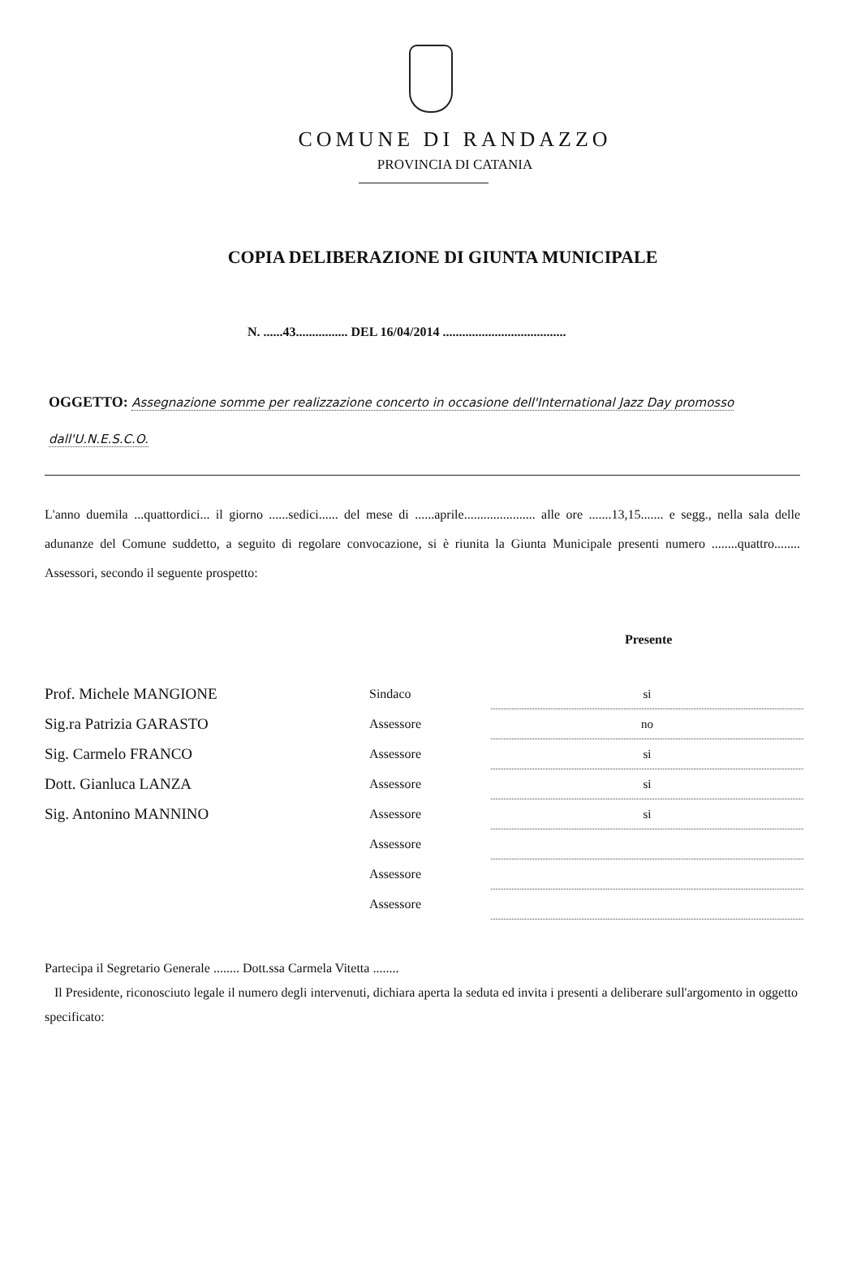COMUNE DI RANDAZZO
PROVINCIA DI CATANIA
COPIA DELIBERAZIONE DI GIUNTA MUNICIPALE
N. ......43................ DEL 16/04/2014 ......................................
OGGETTO: Assegnazione somme per realizzazione concerto in occasione dell'International Jazz Day promosso dall'U.N.E.S.C.O.
L'anno duemila ...quattordici... il giorno ......sedici...... del mese di ......aprile...................... alle ore .......13,15....... e segg., nella sala delle adunanze del Comune suddetto, a seguito di regolare convocazione, si è riunita la Giunta Municipale presenti numero ........quattro........ Assessori, secondo il seguente prospetto:
Presente
| Prof. Michele MANGIONE | Sindaco | si |
| Sig.ra Patrizia GARASTO | Assessore | no |
| Sig. Carmelo FRANCO | Assessore | si |
| Dott. Gianluca LANZA | Assessore | si |
| Sig. Antonino MANNINO | Assessore | si |
| | Assessore | |
| | Assessore | |
| | Assessore | |
Partecipa il Segretario Generale ........ Dott.ssa Carmela Vitetta ........
Il Presidente, riconosciuto legale il numero degli intervenuti, dichiara aperta la seduta ed invita i presenti a deliberare sull'argomento in oggetto specificato: